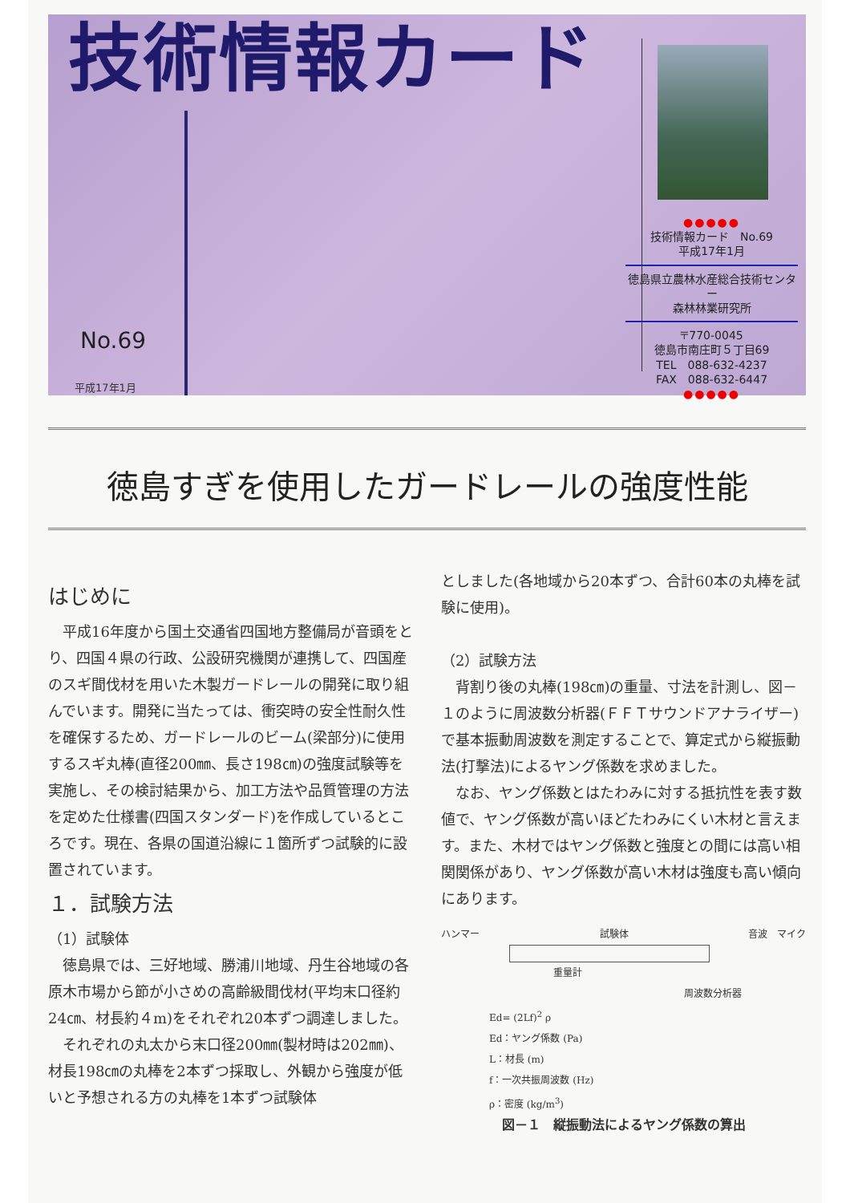技術情報カード
●●●●●
技術情報カード　No.69
平成17年1月
徳島県立農林水産総合技術センター
森林林業研究所
〒770-0045
徳島市南庄町５丁目69
TEL　088-632-4237
FAX　088-632-6447
●●●●●
No.69
平成17年1月
徳島すぎを使用したガードレールの強度性能
はじめに
平成16年度から国土交通省四国地方整備局が音頭をとり、四国４県の行政、公設研究機関が連携して、四国産のスギ間伐材を用いた木製ガードレールの開発に取り組んでいます。開発に当たっては、衝突時の安全性耐久性を確保するため、ガードレールのビーム(梁部分)に使用するスギ丸棒(直径200㎜、長さ198㎝)の強度試験等を実施し、その検討結果から、加工方法や品質管理の方法を定めた仕様書(四国スタンダード)を作成しているところです。現在、各県の国道沿線に１箇所ずつ試験的に設置されています。
１．試験方法
（1）試験体
徳島県では、三好地域、勝浦川地域、丹生谷地域の各原木市場から節が小さめの高齢級間伐材(平均末口径約24㎝、材長約４m)をそれぞれ20本ずつ調達しました。
それぞれの丸太から末口径200㎜(製材時は202㎜)、材長198㎝の丸棒を2本ずつ採取し、外観から強度が低いと予想される方の丸棒を1本ずつ試験体
としました(各地域から20本ずつ、合計60本の丸棒を試験に使用)。
（2）試験方法
背割り後の丸棒(198㎝)の重量、寸法を計測し、図－１のように周波数分析器(ＦＦＴサウンドアナライザー)で基本振動周波数を測定することで、算定式から縦振動法(打撃法)によるヤング係数を求めました。
なお、ヤング係数とはたわみに対する抵抗性を表す数値で、ヤング係数が高いほどたわみにくい木材と言えます。また、木材ではヤング係数と強度との間には高い相関関係があり、ヤング係数が高い木材は強度も高い傾向にあります。
ハンマー 試験体 音波　マイク
重量計
周波数分析器
Ed= (2Lf)<sup>2</sup> ρ
Ed：ヤング係数 (Pa)
L：材長 (m)
f：一次共振周波数 (Hz)
ρ：密度 (kg/m<sup>3</sup>)
図－１　縦振動法によるヤング係数の算出